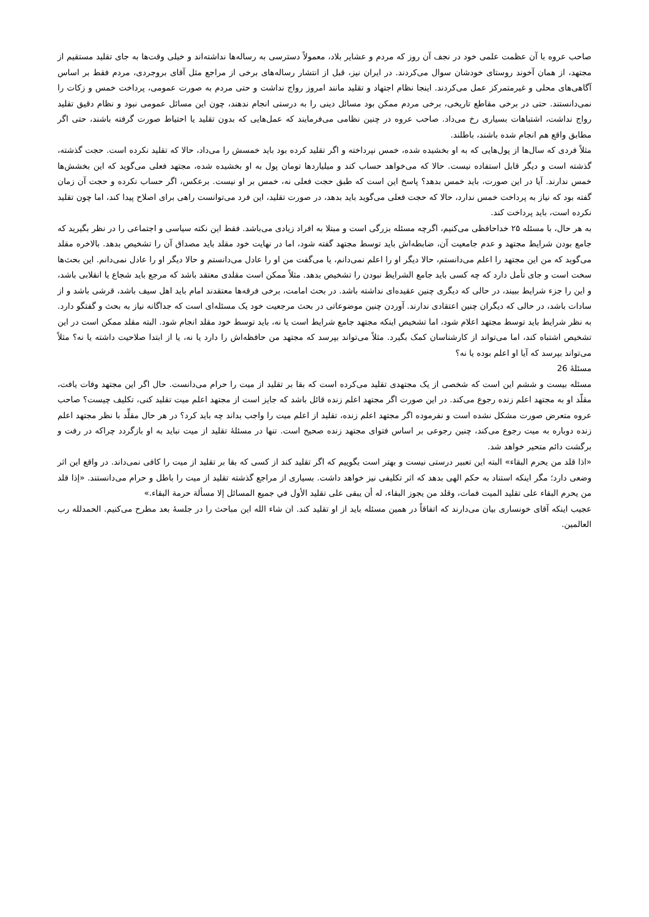صاحب عروه با آن عظمت علمی خود در نجف آن روز که مردم و عشایر بلاد، معمولاً دسترسی به رساله‌ها نداشته‌اند و خیلی وقت‌ها به جای تقلید مستقیم از مجتهد، از همان آخوند روستای خودشان سوال می‌کردند. در ایران نیز، قبل از انتشار رساله‌های برخی از مراجع مثل آقای بروجردی، مردم فقط بر اساس آگاهی‌های محلی و غیرمتمرکز عمل می‌کردند. اینجا نظام اجتهاد و تقلید مانند امروز رواج نداشت و حتی مردم به صورت عمومی، پرداخت خمس و زکات را نمی‌دانستند. حتی در برخی مقاطع تاریخی، برخی مردم ممکن بود مسائل دینی را به درستی انجام ندهند، چون این مسائل عمومی نبود و نظام دقیق تقلید رواج نداشت، اشتباهات بسیاری رخ می‌داد. صاحب عروه در چنین نظامی می‌فرمایند که عمل‌هایی که بدون تقلید یا احتیاط صورت گرفته باشند، حتی اگر مطابق واقع هم انجام شده باشند، باطلند.
مثلاً فردی که سال‌ها از پول‌هایی که به او بخشیده شده، خمس نپرداخته و اگر تقلید کرده بود باید خمسش را می‌داد، حالا که تقلید نکرده است. حجت گذشته، گذشته است و دیگر قابل استفاده نیست. حالا که می‌خواهد حساب کند و میلیاردها تومان پول به او بخشیده شده، مجتهد فعلی می‌گوید که این بخشش‌ها خمس ندارند. آیا در این صورت، باید خمس بدهد؟ پاسخ این است که طبق حجت فعلی نه، خمس بر او نیست. برعکس، اگر حساب نکرده و حجت آن زمان گفته بود که نیاز به پرداخت خمس ندارد، حالا که حجت فعلی می‌گوید باید بدهد، در صورت تقلید، این فرد می‌توانست راهی برای اصلاح پیدا کند، اما چون تقلید نکرده است، باید پرداخت کند.
به هر حال، با مسئله ۲۵ خداحافظی می‌کنیم، اگرچه مسئله بزرگی است و مبتلا به افراد زیادی می‌باشد. فقط این نکته سیاسی و اجتماعی را در نظر بگیرید که جامع بودن شرایط مجتهد و عدم جامعیت آن، ضابطه‌اش باید توسط مجتهد گفته شود، اما در نهایت خود مقلد باید مصداق آن را تشخیص بدهد. بالاخره مقلد می‌گوید که من این مجتهد را اعلم می‌دانستم، حالا دیگر او را اعلم نمی‌دانم، یا می‌گفت من او را عادل می‌دانستم و حالا دیگر او را عادل نمی‌دانم. این بحث‌ها سخت است و جای تأمل دارد که چه کسی باید جامع الشرایط نبودن را تشخیص بدهد. مثلاً ممکن است مقلدی معتقد باشد که مرجع باید شجاع یا انقلابی باشد، و این را جزء شرایط ببیند، در حالی که دیگری چنین عقیده‌ای نداشته باشد. در بحث امامت، برخی فرقه‌ها معتقدند امام باید اهل سیف باشد، قرشی باشد و از سادات باشد، در حالی که دیگران چنین اعتقادی ندارند. آوردن چنین موضوعاتی در بحث مرجعیت خود یک مسئله‌ای است که جداگانه نیاز به بحث و گفتگو دارد. به نظر شرایط باید توسط مجتهد اعلام شود، اما تشخیص اینکه مجتهد جامع شرایط است یا نه، باید توسط خود مقلد انجام شود. البته مقلد ممکن است در این تشخیص اشتباه کند، اما می‌تواند از کارشناسان کمک بگیرد. مثلاً می‌تواند بپرسد که مجتهد من حافظه‌اش را دارد یا نه، یا از ابتدا صلاحیت داشته یا نه؟ مثلاً می‌تواند بپرسد که آیا او اعلم بوده یا نه؟
مسئلۀ 26
مسئله بیست و ششم این است که شخصی از یک مجتهدی تقلید می‌کرده است که بقا بر تقلید از میت را حرام می‌دانست. حال اگر این مجتهد وفات یافت، مقلّد او به مجتهد اعلم زنده رجوع می‌کند. در این صورت اگر مجتهد اعلم زنده قائل باشد که جایز است از مجتهد اعلم میت تقلید کنی، تکلیف چیست؟ صاحب عروه متعرض صورت مشکل نشده است و نفرموده اگر مجتهد اعلم زنده، تقلید از اعلم میت را واجب بداند چه باید کرد؟ در هر حال مقلِّد با نظر مجتهد اعلم زنده دوباره به میت رجوع می‌کند، چنین رجوعی بر اساس فتوای مجتهد زنده صحیح است. تنها در مسئلۀ تقلید از میت نباید به او بازگردد چراکه در رفت و برگشت دائم متحیر خواهد شد.
«اذا قلد من یحرم البقاء» البته این تعبیر درستی نیست و بهتر است بگوییم که اگر تقلید کند از کسی که بقا بر تقلید از میت را کافی نمی‌داند. در واقع این اثر وضعی دارد؛ مگر اینکه استناد به حکم الهی بدهد که اثر تکلیفی نیز خواهد داشت. بسیاری از مراجع گذشته تقلید از میت را باطل و حرام می‌دانستند. «إذا قلد من یحرم البقاء على تقلید المیت فمات، وقلد من یجوز البقاء، له أن یبقى على تقلید الأول في جمیع المسائل إلا مسألة حرمة البقاء.»
عجیب اینکه آقای خونساری بیان می‌دارند که اتفاقاً در همین مسئله باید از او تقلید کند. ان شاء الله این مباحث را در جلسۀ بعد مطرح می‌کنیم. الحمدلله رب العالمین.